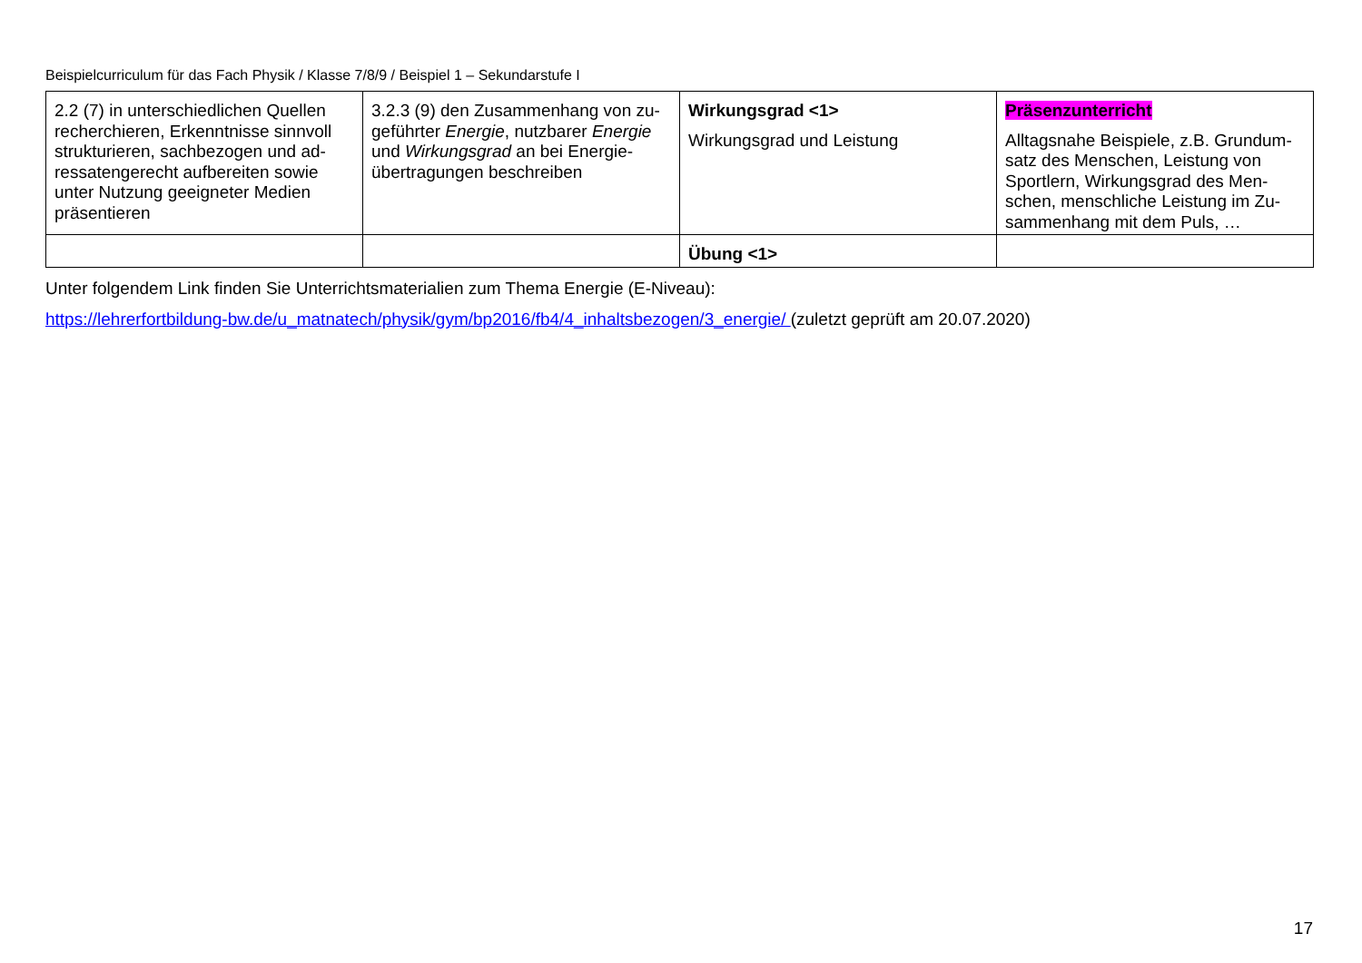Beispielcurriculum für das Fach Physik / Klasse 7/8/9 / Beispiel 1 – Sekundarstufe I
| 2.2 (7) in unterschiedlichen Quellen recherchieren, Erkenntnisse sinnvoll strukturieren, sachbezogen und ad-ressatengerecht aufbereiten sowie unter Nutzung geeigneter Medien präsentieren | 3.2.3 (9) den Zusammenhang von zu-geführter Energie , nutzbarer Energie und Wirkungsgrad an bei Energie-übertragungen beschreiben | Wirkungsgrad <1> Wirkungsgrad und Leistung | Präsenzunterricht Alltagsnahe Beispiele, z.B. Grundum-satz des Menschen, Leistung von Sportlern, Wirkungsgrad des Men-schen, menschliche Leistung im Zu-sammenhang mit dem Puls, … |
| | | Übung <1> | |
Unter folgendem Link finden Sie Unterrichtsmaterialien zum Thema Energie (E-Niveau):
https://lehrerfortbildung-bw.de/u_matnatech/physik/gym/bp2016/fb4/4_inhaltsbezogen/3_energie/ (zuletzt geprüft am 20.07.2020)
17